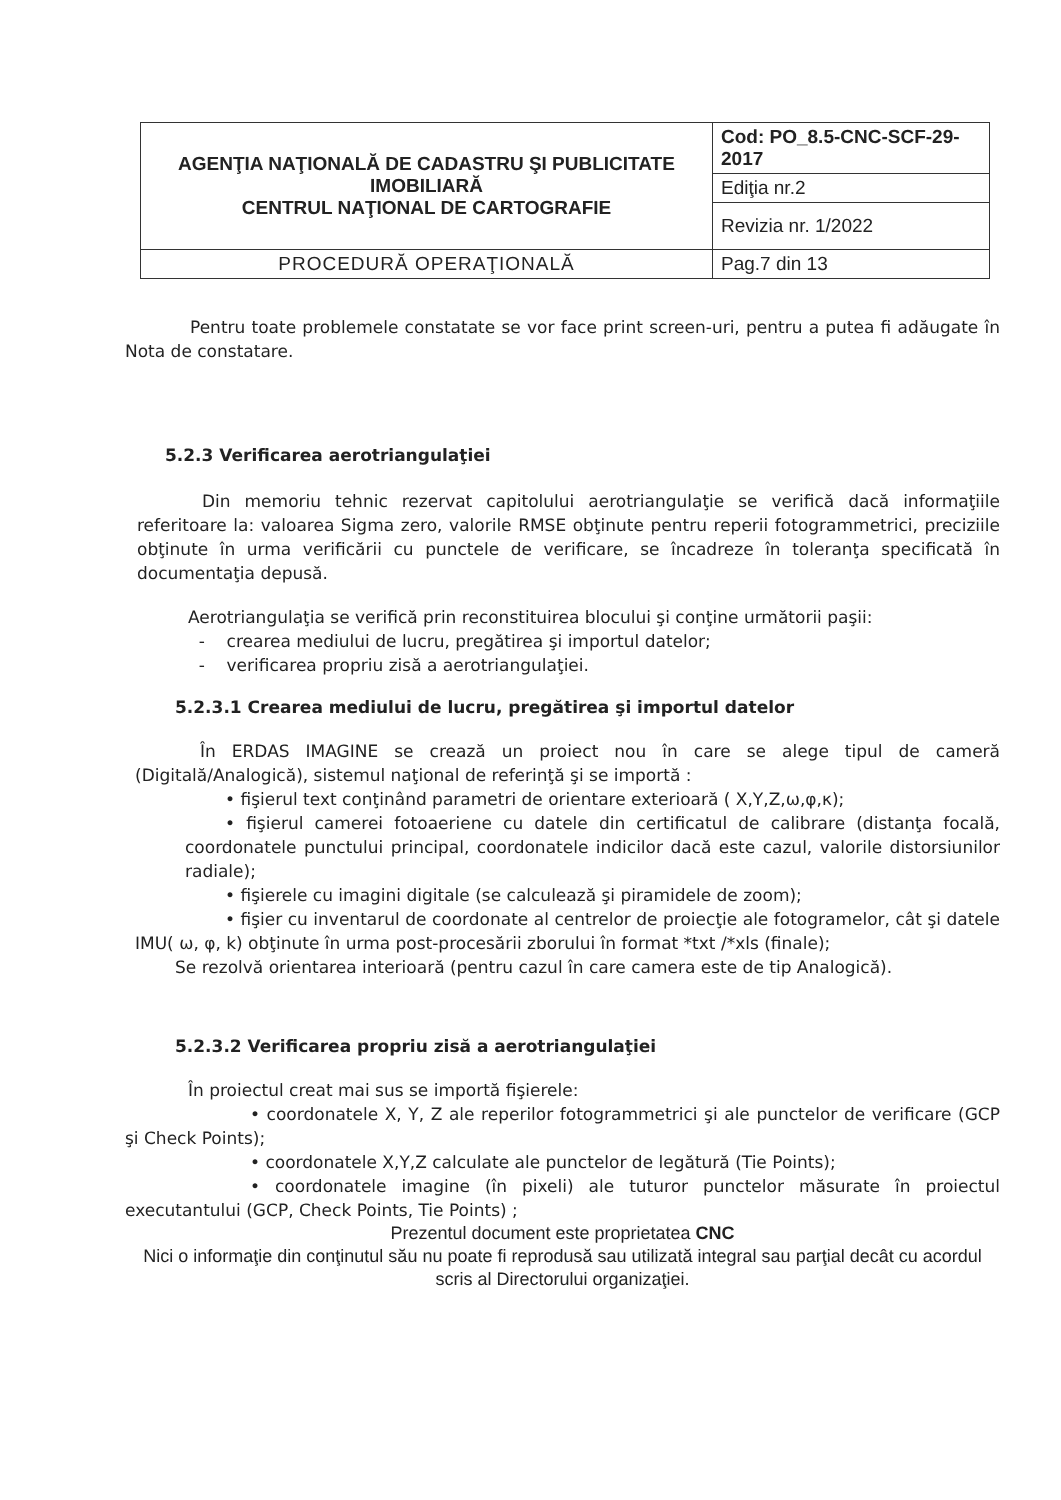| AGENŢIA NAŢIONALĂ DE CADASTRU ŞI PUBLICITATE IMOBILIARĂ CENTRUL NAŢIONAL DE CARTOGRAFIE | Cod: PO_8.5-CNC-SCF-29-2017 |
| | Ediţia nr.2 |
| | Revizia nr. 1/2022 |
| PROCEDURĂ OPERAŢIONALĂ | Pag.7 din 13 |
Pentru toate problemele constatate se vor face print screen-uri, pentru a putea fi adăugate în Nota de constatare.
5.2.3 Verificarea aerotriangulaţiei
Din memoriu tehnic rezervat capitolului aerotriangulaţie se verifică dacă informaţiile referitoare la: valoarea Sigma zero, valorile RMSE obţinute pentru reperii fotogrammetrici, preciziile obţinute în urma verificării cu punctele de verificare, se încadreze în toleranţa specificată în documentaţia depusă.
Aerotriangulaţia se verifică prin reconstituirea blocului şi conţine următorii paşii:
- crearea mediului de lucru, pregătirea şi importul datelor;
- verificarea propriu zisă a aerotriangulaţiei.
5.2.3.1 Crearea mediului de lucru, pregătirea şi importul datelor
În ERDAS IMAGINE se crează un proiect nou în care se alege tipul de cameră (Digitală/Analogică), sistemul naţional de referinţă şi se importă :
• fişierul text conţinând parametri de orientare exterioară ( X,Y,Z,ω,φ,κ);
• fişierul camerei fotoaeriene cu datele din certificatul de calibrare (distanţa focală, coordonatele punctului principal, coordonatele indicilor dacă este cazul, valorile distorsiunilor radiale);
• fişierele cu imagini digitale (se calculează şi piramidele de zoom);
• fişier cu inventarul de coordonate al centrelor de proiecţie ale fotogramelor, cât şi datele IMU( ω, φ, k) obţinute în urma post-procesării zborului în format *txt /*xls (finale);
Se rezolvă orientarea interioară (pentru cazul în care camera este de tip Analogică).
5.2.3.2 Verificarea propriu zisă a aerotriangulaţiei
În proiectul creat mai sus se importă fişierele:
• coordonatele X, Y, Z ale reperilor fotogrammetrici şi ale punctelor de verificare (GCP şi Check Points);
• coordonatele X,Y,Z calculate ale punctelor de legătură (Tie Points);
• coordonatele imagine (în pixeli) ale tuturor punctelor măsurate în proiectul executantului (GCP, Check Points, Tie Points) ;
Prezentul document este proprietatea CNC
Nici o informaţie din conţinutul său nu poate fi reprodusă sau utilizată integral sau parţial decât cu acordul scris al Directorului organizaţiei.